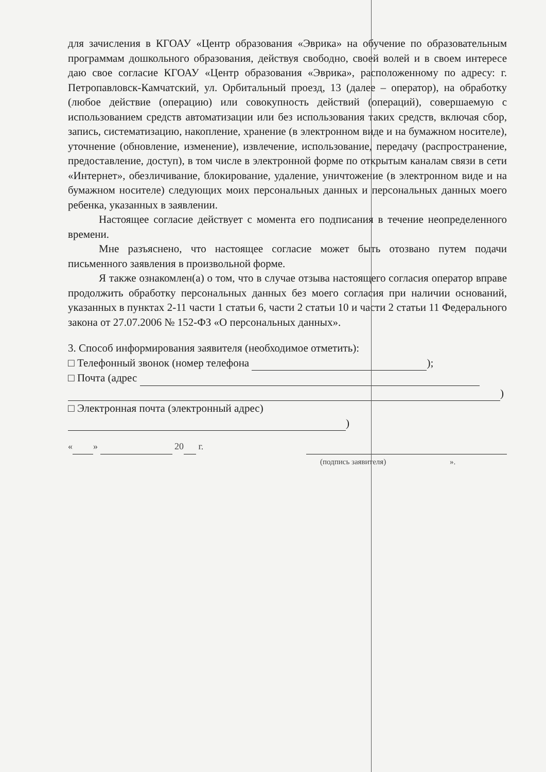для зачисления в КГОАУ «Центр образования «Эврика» на обучение по образовательным программам дошкольного образования, действуя свободно, своей волей и в своем интересе даю свое согласие КГОАУ «Центр образования «Эврика», расположенному по адресу: г. Петропавловск-Камчатский, ул. Орбитальный проезд, 13 (далее – оператор), на обработку (любое действие (операцию) или совокупность действий (операций), совершаемую с использованием средств автоматизации или без использования таких средств, включая сбор, запись, систематизацию, накопление, хранение (в электронном виде и на бумажном носителе), уточнение (обновление, изменение), извлечение, использование, передачу (распространение, предоставление, доступ), в том числе в электронной форме по открытым каналам связи в сети «Интернет», обезличивание, блокирование, удаление, уничтожение (в электронном виде и на бумажном носителе) следующих моих персональных данных и персональных данных моего ребенка, указанных в заявлении.
Настоящее согласие действует с момента его подписания в течение неопределенного времени.
Мне разъяснено, что настоящее согласие может быть отозвано путем подачи письменного заявления в произвольной форме.
Я также ознакомлен(а) о том, что в случае отзыва настоящего согласия оператор вправе продолжить обработку персональных данных без моего согласия при наличии оснований, указанных в пунктах 2-11 части 1 статьи 6, части 2 статьи 10 и части 2 статьи 11 Федерального закона от 27.07.2006 № 152-ФЗ «О персональных данных».
3. Способ информирования заявителя (необходимое отметить):
□ Телефонный звонок (номер телефона );
□ Почта (адрес
)
□ Электронная почта (электронный адрес)
)
« » 20 г.
(подпись заявителя) ».